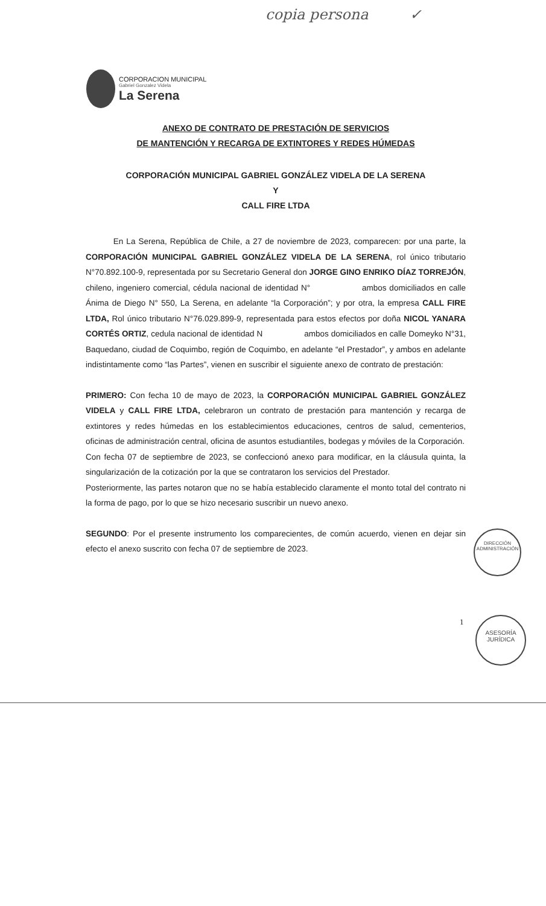copia persona ✓
CORPORACION MUNICIPAL
Gabriel Gonzalez Videla
La Serena
ANEXO DE CONTRATO DE PRESTACIÓN DE SERVICIOS
DE MANTENCIÓN Y RECARGA DE EXTINTORES Y REDES HÚMEDAS
CORPORACIÓN MUNICIPAL GABRIEL GONZÁLEZ VIDELA DE LA SERENA
Y
CALL FIRE LTDA
En La Serena, República de Chile, a 27 de noviembre de 2023, comparecen: por una parte, la CORPORACIÓN MUNICIPAL GABRIEL GONZÁLEZ VIDELA DE LA SERENA, rol único tributario N°70.892.100-9, representada por su Secretario General don JORGE GINO ENRIKO DÍAZ TORREJÓN, chileno, ingeniero comercial, cédula nacional de identidad N° ambos domiciliados en calle Ánima de Diego N° 550, La Serena, en adelante “la Corporación”; y por otra, la empresa CALL FIRE LTDA, Rol único tributario N°76.029.899-9, representada para estos efectos por doña NICOL YANARA CORTÉS ORTIZ, cedula nacional de identidad N ambos domiciliados en calle Domeyko N°31, Baquedano, ciudad de Coquimbo, región de Coquimbo, en adelante “el Prestador”, y ambos en adelante indistintamente como “las Partes”, vienen en suscribir el siguiente anexo de contrato de prestación:
PRIMERO: Con fecha 10 de mayo de 2023, la CORPORACIÓN MUNICIPAL GABRIEL GONZÁLEZ VIDELA y CALL FIRE LTDA, celebraron un contrato de prestación para mantención y recarga de extintores y redes húmedas en los establecimientos educaciones, centros de salud, cementerios, oficinas de administración central, oficina de asuntos estudiantiles, bodegas y móviles de la Corporación.
Con fecha 07 de septiembre de 2023, se confeccionó anexo para modificar, en la cláusula quinta, la singularización de la cotización por la que se contrataron los servicios del Prestador.
Posteriormente, las partes notaron que no se había establecido claramente el monto total del contrato ni la forma de pago, por lo que se hizo necesario suscribir un nuevo anexo.
SEGUNDO: Por el presente instrumento los comparecientes, de común acuerdo, vienen en dejar sin efecto el anexo suscrito con fecha 07 de septiembre de 2023.
DIRECCIÓN
ADMINISTRACIÓN
1
ASESORÍA
JURÍDICA